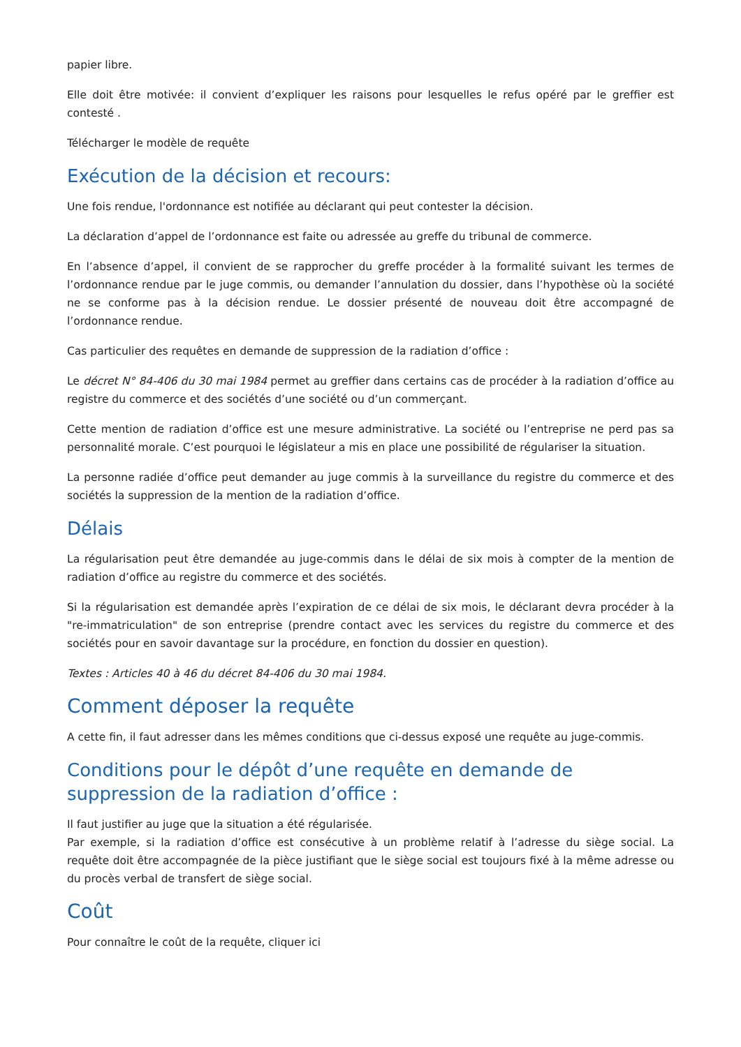papier libre.
Elle doit être motivée: il convient d’expliquer les raisons pour lesquelles le refus opéré par le greffier est contesté .
Télécharger le modèle de requête
Exécution de la décision et recours:
Une fois rendue, l'ordonnance est notifiée au déclarant qui peut contester la décision.
La déclaration d’appel de l’ordonnance est faite ou adressée au greffe du tribunal de commerce.
En l’absence d’appel, il convient de se rapprocher du greffe procéder à la formalité suivant les termes de l’ordonnance rendue par le juge commis, ou demander l’annulation du dossier, dans l’hypothèse où la société ne se conforme pas à la décision rendue. Le dossier présenté de nouveau doit être accompagné de l’ordonnance rendue.
Cas particulier des requêtes en demande de suppression de la radiation d’office :
Le décret N° 84-406 du 30 mai 1984 permet au greffier dans certains cas de procéder à la radiation d’office au registre du commerce et des sociétés d’une société ou d’un commerçant.
Cette mention de radiation d’office est une mesure administrative. La société ou l’entreprise ne perd pas sa personnalité morale. C’est pourquoi le législateur a mis en place une possibilité de régulariser la situation.
La personne radiée d’office peut demander au juge commis à la surveillance du registre du commerce et des sociétés la suppression de la mention de la radiation d’office.
Délais
La régularisation peut être demandée au juge-commis dans le délai de six mois à compter de la mention de radiation d’office au registre du commerce et des sociétés.
Si la régularisation est demandée après l’expiration de ce délai de six mois, le déclarant devra procéder à la "re-immatriculation" de son entreprise (prendre contact avec les services du registre du commerce et des sociétés pour en savoir davantage sur la procédure, en fonction du dossier en question).
Textes : Articles 40 à 46 du décret 84-406 du 30 mai 1984.
Comment déposer la requête
A cette fin, il faut adresser dans les mêmes conditions que ci-dessus exposé une requête au juge-commis.
Conditions pour le dépôt d’une requête en demande de suppression de la radiation d’office :
Il faut justifier au juge que la situation a été régularisée.
Par exemple, si la radiation d’office est consécutive à un problème relatif à l’adresse du siège social. La requête doit être accompagnée de la pièce justifiant que le siège social est toujours fixé à la même adresse ou du procès verbal de transfert de siège social.
Coût
Pour connaître le coût de la requête, cliquer ici